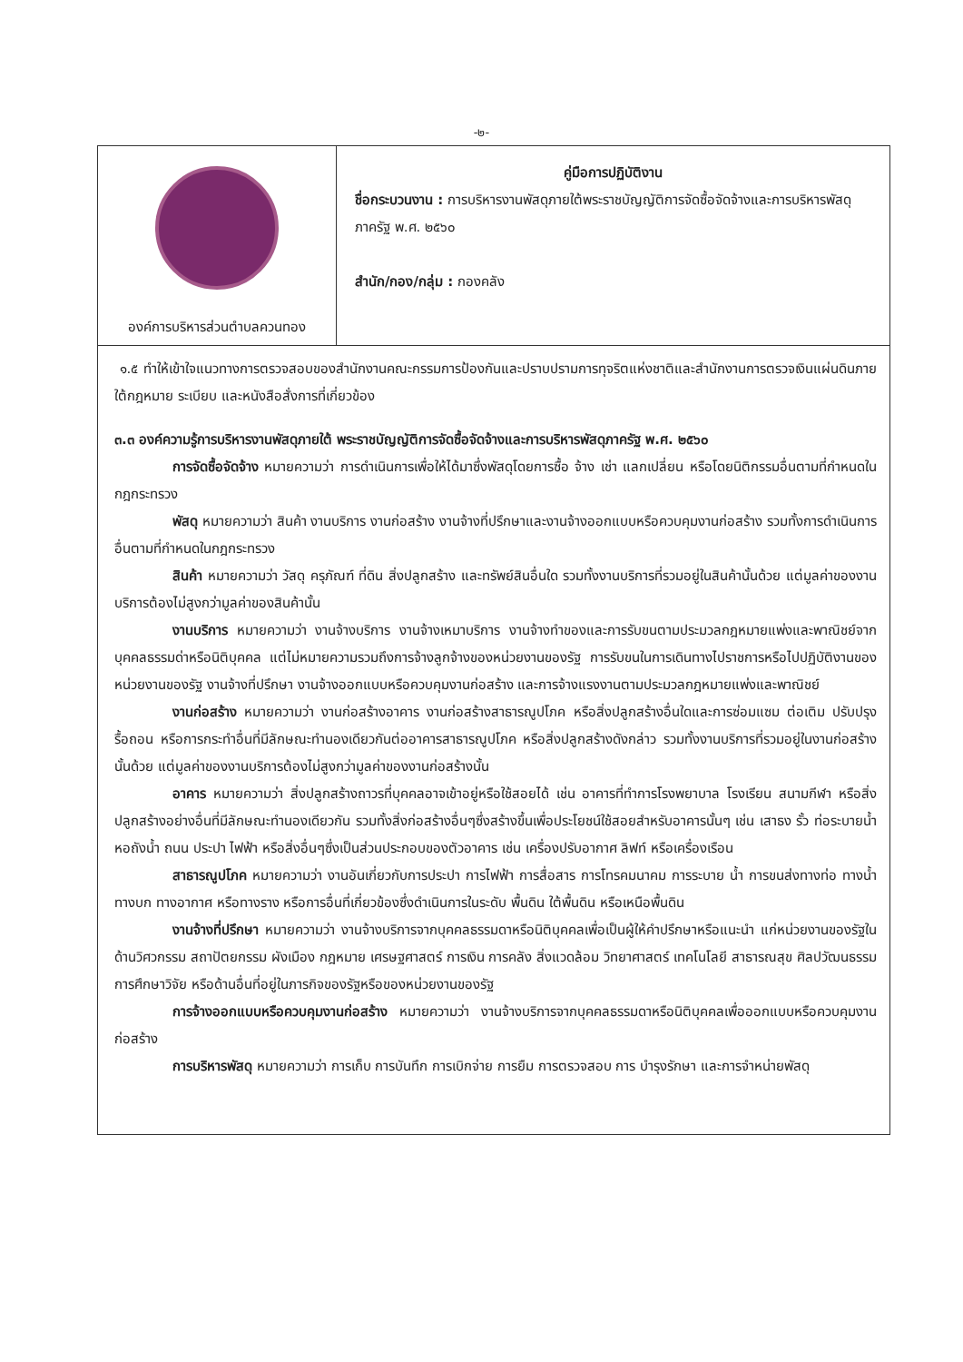-๒-
| องค์การบริหารส่วนตำบลควนทอง | คู่มือการปฏิบัติงาน ชื่อกระบวนงาน : การบริหารงานพัสดุภายใต้พระราชบัญญัติการจัดซื้อจัดจ้างและการบริหารพัสดุภาครัฐ พ.ศ. ๒๕๖๐ สำนัก/กอง/กลุ่ม : กองคลัง |
๑.๕ ทำให้เข้าใจแนวทางการตรวจสอบของสำนักงานคณะกรรมการป้องกันและปราบปรามการทุจริตแห่งชาติและสำนักงานการตรวจเงินแผ่นดินภายใต้กฎหมาย ระเบียบ และหนังสือสั่งการที่เกี่ยวข้อง
๓.๓ องค์ความรู้การบริหารงานพัสดุภายใต้ พระราชบัญญัติการจัดซื้อจัดจ้างและการบริหารพัสดุภาครัฐ พ.ศ. ๒๕๖๐
การจัดซื้อจัดจ้าง หมายความว่า การดำเนินการเพื่อให้ได้มาซึ่งพัสดุโดยการซื้อ จ้าง เช่า แลกเปลี่ยน หรือโดยนิติกรรมอื่นตามที่กำหนดในกฎกระทรวง
พัสดุ หมายความว่า สินค้า งานบริการ งานก่อสร้าง งานจ้างที่ปรึกษาและงานจ้างออกแบบหรือควบคุมงานก่อสร้าง รวมทั้งการดำเนินการอื่นตามที่กำหนดในกฎกระทรวง
สินค้า หมายความว่า วัสดุ ครุภัณฑ์ ที่ดิน สิ่งปลูกสร้าง และทรัพย์สินอื่นใด รวมทั้งงานบริการที่รวมอยู่ในสินค้านั้นด้วย แต่มูลค่าของงานบริการต้องไม่สูงกว่ามูลค่าของสินค้านั้น
งานบริการ หมายความว่า งานจ้างบริการ งานจ้างเหมาบริการ งานจ้างทำของและการรับขนตามประมวลกฎหมายแพ่งและพาณิชย์จากบุคคลธรรมด่าหรือนิติบุคคล แต่ไม่หมายความรวมถึงการจ้างลูกจ้างของหน่วยงานของรัฐ การรับขนในการเดินทางไปราชการหรือไปปฏิบัติงานของหน่วยงานของรัฐ งานจ้างที่ปรึกษา งานจ้างออกแบบหรือควบคุมงานก่อสร้าง และการจ้างแรงงานตามประมวลกฎหมายแพ่งและพาณิชย์
งานก่อสร้าง หมายความว่า งานก่อสร้างอาคาร งานก่อสร้างสาธารณูปโภค หรือสิ่งปลูกสร้างอื่นใดและการซ่อมแซม ต่อเติม ปรับปรุง รื้อถอน หรือการกระทำอื่นที่มีลักษณะทำนองเดียวกันต่ออาคารสาธารณูปโภค หรือสิ่งปลูกสร้างดังกล่าว รวมทั้งงานบริการที่รวมอยู่ในงานก่อสร้างนั้นด้วย แต่มูลค่าของงานบริการต้องไม่สูงกว่ามูลค่าของงานก่อสร้างนั้น
อาคาร หมายความว่า สิ่งปลูกสร้างถาวรที่บุคคลอาจเข้าอยู่หรือใช้สอยได้ เช่น อาคารที่ทำการโรงพยาบาล โรงเรียน สนามกีฬา หรือสิ่งปลูกสร้างอย่างอื่นที่มีลักษณะทำนองเดียวกัน รวมทั้งสิ่งก่อสร้างอื่นๆซึ่งสร้างขึ้นเพื่อประโยชน์ใช้สอยสำหรับอาคารนั้นๆ เช่น เสาธง รั้ว ท่อระบายน้ำ หอถังน้ำ ถนน ประปา ไฟฟ้า หรือสิ่งอื่นๆซึ่งเป็นส่วนประกอบของตัวอาคาร เช่น เครื่องปรับอากาศ ลิฟท์ หรือเครื่องเรือน
สาธารณูปโภค หมายความว่า งานอันเกี่ยวกับการประปา การไฟฟ้า การสื่อสาร การโทรคมนาคม การระบาย น้ำ การขนส่งทางท่อ ทางน้ำ ทางบก ทางอากาศ หรือทางราง หรือการอื่นที่เกี่ยวข้องซึ่งดำเนินการในระดับ พื้นดิน ใต้พื้นดิน หรือเหนือพื้นดิน
งานจ้างที่ปรึกษา หมายความว่า งานจ้างบริการจากบุคคลธรรมดาหรือนิติบุคคลเพื่อเป็นผู้ให้คำปรึกษาหรือแนะนำ แก่หน่วยงานของรัฐในด้านวิศวกรรม สถาปัตยกรรม ผังเมือง กฎหมาย เศรษฐศาสตร์ การเงิน การคลัง สิ่งแวดล้อม วิทยาศาสตร์ เทคโนโลยี สาธารณสุข ศิลปวัฒนธรรม การศึกษาวิจัย หรือด้านอื่นที่อยู่ในภารกิจของรัฐหรือของหน่วยงานของรัฐ
การจ้างออกแบบหรือควบคุมงานก่อสร้าง หมายความว่า งานจ้างบริการจากบุคคลธรรมดาหรือนิติบุคคลเพื่อออกแบบหรือควบคุมงานก่อสร้าง
การบริหารพัสดุ หมายความว่า การเก็บ การบันทึก การเบิกจ่าย การยืม การตรวจสอบ การ บำรุงรักษา และการจำหน่ายพัสดุ